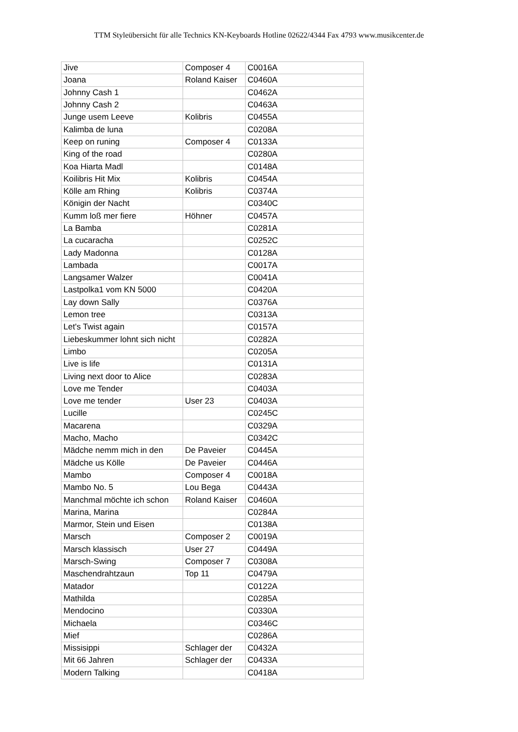TTM Styleübersicht für alle Technics KN-Keyboards Hotline 02622/4344 Fax 4793 www.musikcenter.de
| Jive | Composer 4 | C0016A |
| Joana | Roland Kaiser | C0460A |
| Johnny Cash 1 | | C0462A |
| Johnny Cash 2 | | C0463A |
| Junge usem Leeve | Kolibris | C0455A |
| Kalimba de luna | | C0208A |
| Keep on runing | Composer 4 | C0133A |
| King of the road | | C0280A |
| Koa Hiarta Madl | | C0148A |
| Koilibris Hit Mix | Kolibris | C0454A |
| Kölle am Rhing | Kolibris | C0374A |
| Königin der Nacht | | C0340C |
| Kumm loß mer fiere | Höhner | C0457A |
| La Bamba | | C0281A |
| La cucaracha | | C0252C |
| Lady Madonna | | C0128A |
| Lambada | | C0017A |
| Langsamer Walzer | | C0041A |
| Lastpolka1 vom KN 5000 | | C0420A |
| Lay down Sally | | C0376A |
| Lemon tree | | C0313A |
| Let's Twist again | | C0157A |
| Liebeskummer lohnt sich nicht | | C0282A |
| Limbo | | C0205A |
| Live is life | | C0131A |
| Living next door to Alice | | C0283A |
| Love me Tender | | C0403A |
| Love me tender | User 23 | C0403A |
| Lucille | | C0245C |
| Macarena | | C0329A |
| Macho, Macho | | C0342C |
| Mädche nemm mich in den | De Paveier | C0445A |
| Mädche us Kölle | De Paveier | C0446A |
| Mambo | Composer 4 | C0018A |
| Mambo No. 5 | Lou Bega | C0443A |
| Manchmal möchte ich schon | Roland Kaiser | C0460A |
| Marina, Marina | | C0284A |
| Marmor, Stein und Eisen | | C0138A |
| Marsch | Composer 2 | C0019A |
| Marsch klassisch | User 27 | C0449A |
| Marsch-Swing | Composer 7 | C0308A |
| Maschendrahtzaun | Top 11 | C0479A |
| Matador | | C0122A |
| Mathilda | | C0285A |
| Mendocino | | C0330A |
| Michaela | | C0346C |
| Mief | | C0286A |
| Missisippi | Schlager der | C0432A |
| Mit 66 Jahren | Schlager der | C0433A |
| Modern Talking | | C0418A |